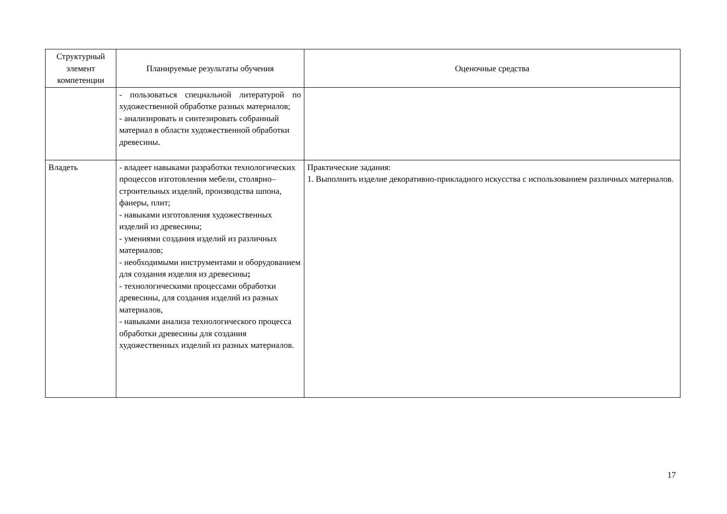| Структурный элемент компетенции | Планируемые результаты обучения | Оценочные средства |
| --- | --- | --- |
| | - пользоваться специальной литературой по художественной обработке разных материалов; - анализировать и синтезировать собранный материал в области художественной обработки древесины. | |
| Владеть | - владеет навыками разработки технологических процессов изготовления мебели, столярно–строительных изделий, производства шпона, фанеры, плит; - навыками изготовления художественных изделий из древесины; - умениями создания изделий из различных материалов; - необходимыми инструментами и оборудованием для создания изделия из древесины ; - технологическими процессами обработки древесины, для создания изделий из разных материалов, - навыками анализа технологического процесса обработки древесины для создания художественных изделий из разных материалов. | Практические задания: 1. Выполнить изделие декоративно-прикладного искусства с использованием различных материалов. |
17